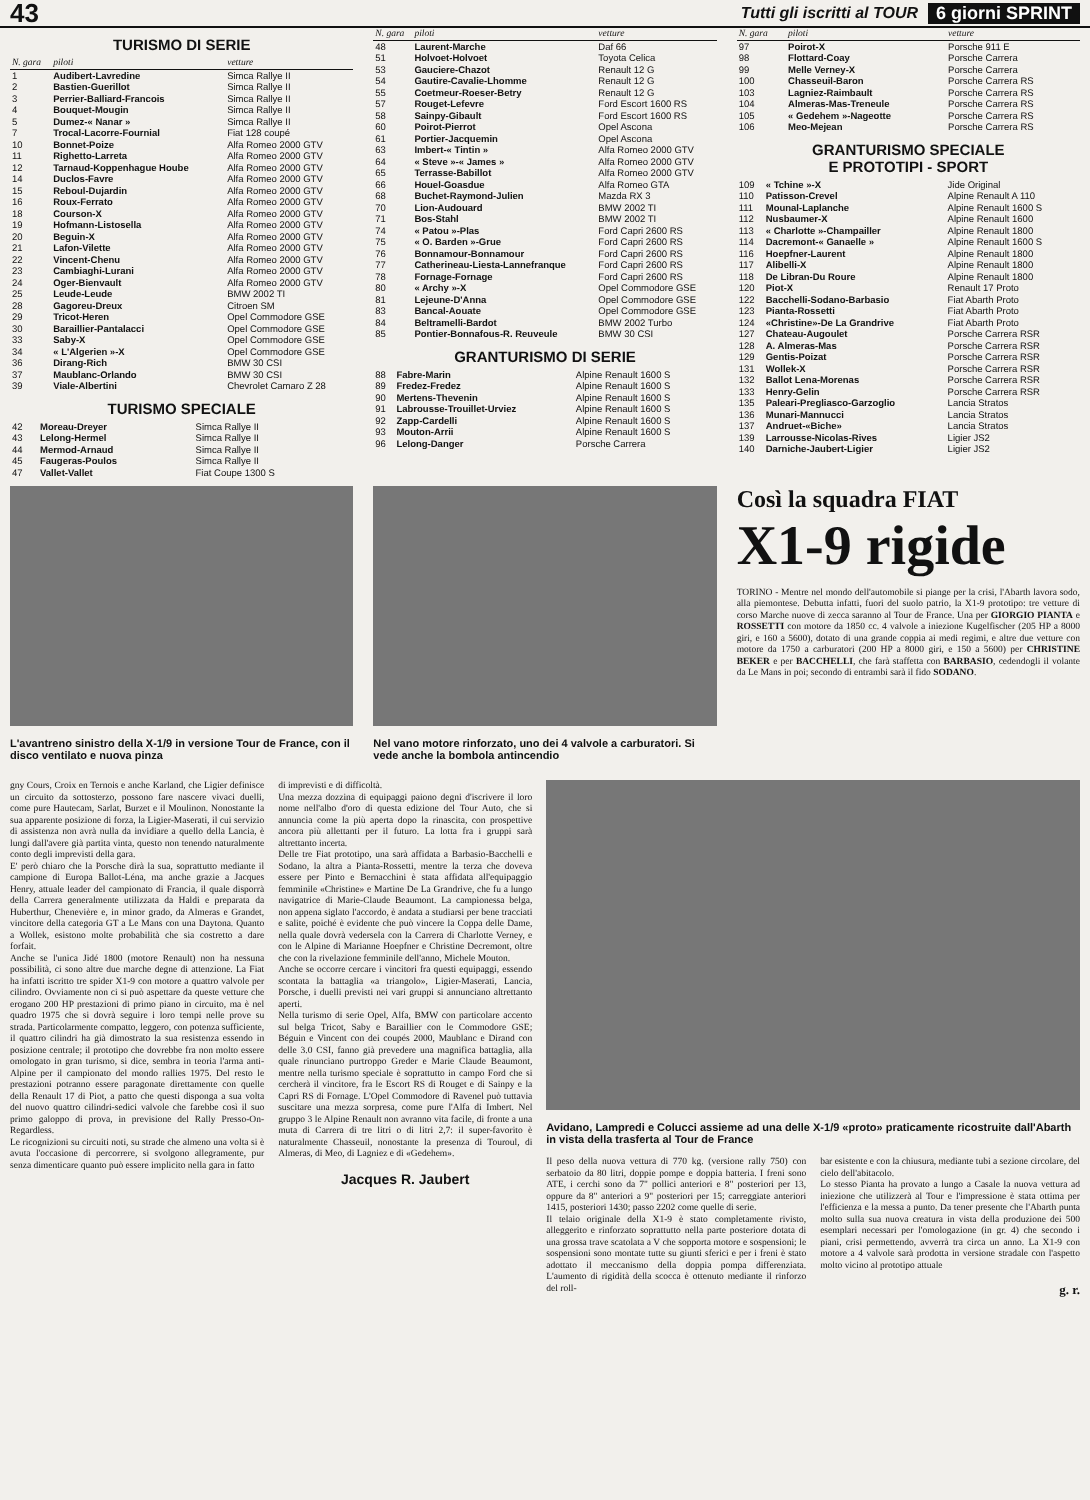43 Tutti gli iscritti al TOUR 6 giorni SPRINT
TURISMO DI SERIE
| N. gara | piloti | vetture |
| --- | --- | --- |
| 1 | Audibert-Lavredine | Simca Rallye II |
| 2 | Bastien-Guerillot | Simca Rallye II |
| 3 | Perrier-Balliard-Francois | Simca Rallye II |
| 4 | Bouquet-Mougin | Simca Rallye II |
| 5 | Dumez-« Nanar » | Simca Rallye II |
| 7 | Trocal-Lacorre-Fournial | Fiat 128 coupé |
| 10 | Bonnet-Poize | Alfa Romeo 2000 GTV |
| 11 | Righetto-Larreta | Alfa Romeo 2000 GTV |
| 12 | Tarnaud-Koppenhague Hoube | Alfa Romeo 2000 GTV |
| 14 | Duclos-Favre | Alfa Romeo 2000 GTV |
| 15 | Reboul-Dujardin | Alfa Romeo 2000 GTV |
| 16 | Roux-Ferrato | Alfa Romeo 2000 GTV |
| 18 | Courson-X | Alfa Romeo 2000 GTV |
| 19 | Hofmann-Listosella | Alfa Romeo 2000 GTV |
| 20 | Beguin-X | Alfa Romeo 2000 GTV |
| 21 | Lafon-Vilette | Alfa Romeo 2000 GTV |
| 22 | Vincent-Chenu | Alfa Romeo 2000 GTV |
| 23 | Cambiaghi-Lurani | Alfa Romeo 2000 GTV |
| 24 | Oger-Bienvault | Alfa Romeo 2000 GTV |
| 25 | Leude-Leude | BMW 2002 TI |
| 28 | Gagoreu-Dreux | Citroen SM |
| 29 | Tricot-Heren | Opel Commodore GSE |
| 30 | Baraillier-Pantalacci | Opel Commodore GSE |
| 33 | Saby-X | Opel Commodore GSE |
| 34 | « L'Algerien »-X | Opel Commodore GSE |
| 36 | Dirang-Rich | BMW 30 CSI |
| 37 | Maublanc-Orlando | BMW 30 CSI |
| 39 | Viale-Albertini | Chevrolet Camaro Z 28 |
TURISMO SPECIALE
| 42 | Moreau-Dreyer | Simca Rallye II |
| 43 | Lelong-Hermel | Simca Rallye II |
| 44 | Mermod-Arnaud | Simca Rallye II |
| 45 | Faugeras-Poulos | Simca Rallye II |
| 47 | Vallet-Vallet | Fiat Coupe 1300 S |
| N. gara | piloti | vetture |
| --- | --- | --- |
| 48 | Laurent-Marche | Daf 66 |
| 51 | Holvoet-Holvoet | Toyota Celica |
| 53 | Gauciere-Chazot | Renault 12 G |
| 54 | Gautire-Cavalie-Lhomme | Renault 12 G |
| 55 | Coetmeur-Roeser-Betry | Renault 12 G |
| 57 | Rouget-Lefevre | Ford Escort 1600 RS |
| 58 | Sainpy-Gibault | Ford Escort 1600 RS |
| 60 | Poirot-Pierrot | Opel Ascona |
| 61 | Portier-Jacquemin | Opel Ascona |
| 63 | Imbert-« Tintin » | Alfa Romeo 2000 GTV |
| 64 | « Steve »-« James » | Alfa Romeo 2000 GTV |
| 65 | Terrasse-Babillot | Alfa Romeo 2000 GTV |
| 66 | Houel-Goasdue | Alfa Romeo GTA |
| 68 | Buchet-Raymond-Julien | Mazda RX 3 |
| 70 | Lion-Audouard | BMW 2002 TI |
| 71 | Bos-Stahl | BMW 2002 TI |
| 74 | « Patou »-Plas | Ford Capri 2600 RS |
| 75 | « O. Barden »-Grue | Ford Capri 2600 RS |
| 76 | Bonnamour-Bonnamour | Ford Capri 2600 RS |
| 77 | Catherineau-Liesta-Lannefranque | Ford Capri 2600 RS |
| 78 | Fornage-Fornage | Ford Capri 2600 RS |
| 80 | « Archy »-X | Opel Commodore GSE |
| 81 | Lejeune-D'Anna | Opel Commodore GSE |
| 83 | Bancal-Aouate | Opel Commodore GSE |
| 84 | Beltramelli-Bardot | BMW 2002 Turbo |
| 85 | Pontier-Bonnafous-R. Reuveule | BMW 30 CSI |
GRANTURISMO DI SERIE
| 88 | Fabre-Marin | Alpine Renault 1600 S |
| 89 | Fredez-Fredez | Alpine Renault 1600 S |
| 90 | Mertens-Thevenin | Alpine Renault 1600 S |
| 91 | Labrousse-Trouillet-Urviez | Alpine Renault 1600 S |
| 92 | Zapp-Cardelli | Alpine Renault 1600 S |
| 93 | Mouton-Arrii | Alpine Renault 1600 S |
| 96 | Lelong-Danger | Porsche Carrera |
| N. gara | piloti | vetture |
| --- | --- | --- |
| 97 | Poirot-X | Porsche 911 E |
| 98 | Flottard-Coay | Porsche Carrera |
| 99 | Melle Verney-X | Porsche Carrera |
| 100 | Chasseuil-Baron | Porsche Carrera RS |
| 103 | Lagniez-Raimbault | Porsche Carrera RS |
| 104 | Almeras-Mas-Treneule | Porsche Carrera RS |
| 105 | « Gedehem »-Nageotte | Porsche Carrera RS |
| 106 | Meo-Mejean | Porsche Carrera RS |
GRANTURISMO SPECIALE
E PROTOTIPI - SPORT
| 109 | « Tchine »-X | Jide Original |
| 110 | Patisson-Crevel | Alpine Renault A 110 |
| 111 | Mounal-Laplanche | Alpine Renault 1600 S |
| 112 | Nusbaumer-X | Alpine Renault 1600 |
| 113 | « Charlotte »-Champailler | Alpine Renault 1800 |
| 114 | Dacremont-« Ganaelle » | Alpine Renault 1600 S |
| 116 | Hoepfner-Laurent | Alpine Renault 1800 |
| 117 | Alibelli-X | Alpine Renault 1800 |
| 118 | De Libran-Du Roure | Alpine Renault 1800 |
| 120 | Piot-X | Renault 17 Proto |
| 122 | Bacchelli-Sodano-Barbasio | Fiat Abarth Proto |
| 123 | Pianta-Rossetti | Fiat Abarth Proto |
| 124 | «Christine»-De La Grandrive | Fiat Abarth Proto |
| 127 | Chateau-Augoulet | Porsche Carrera RSR |
| 128 | A. Almeras-Mas | Porsche Carrera RSR |
| 129 | Gentis-Poizat | Porsche Carrera RSR |
| 131 | Wollek-X | Porsche Carrera RSR |
| 132 | Ballot Lena-Morenas | Porsche Carrera RSR |
| 133 | Henry-Gelin | Porsche Carrera RSR |
| 135 | Paleari-Pregliasco-Garzoglio | Lancia Stratos |
| 136 | Munari-Mannucci | Lancia Stratos |
| 137 | Andruet-«Biche» | Lancia Stratos |
| 139 | Larrousse-Nicolas-Rives | Ligier JS2 |
| 140 | Darniche-Jaubert-Ligier | Ligier JS2 |
L'avantreno sinistro della X-1/9 in versione Tour de France, con il disco ventilato e nuova pinza
Nel vano motore rinforzato, uno dei 4 valvole a carburatori. Si vede anche la bombola antincendio
Così la squadra FIAT
X1-9 rigide
TORINO - Mentre nel mondo dell'automobile si piange per la crisi, l'Abarth lavora sodo, alla piemontese. Debutta infatti, fuori del suolo patrio, la X1-9 prototipo: tre vetture di corso Marche nuove di zecca saranno al Tour de France. Una per GIORGIO PIANTA e ROSSETTI con motore da 1850 cc. 4 valvole a iniezione Kugelfischer (205 HP a 8000 giri, e 160 a 5600), dotato di una grande coppia ai medi regimi, e altre due vetture con motore da 1750 a carburatori (200 HP a 8000 giri, e 150 a 5600) per CHRISTINE BEKER e per BACCHELLI, che farà staffetta con BARBASIO, cedendogli il volante da Le Mans in poi; secondo di entrambi sarà il fido SODANO.
gny Cours, Croix en Ternois e anche Karland, che Ligier definisce un circuito da sottosterzo, possono fare nascere vivaci duelli, come pure Hautecam, Sarlat, Burzet e il Moulinon. Nonostante la sua apparente posizione di forza, la Ligier-Maserati, il cui servizio di assistenza non avrà nulla da invidiare a quello della Lancia, è lungi dall'avere già partita vinta, questo non tenendo naturalmente conto degli imprevisti della gara.
E' però chiaro che la Porsche dirà la sua, soprattutto mediante il campione di Europa Ballot-Léna, ma anche grazie a Jacques Henry, attuale leader del campionato di Francia, il quale disporrà della Carrera generalmente utilizzata da Haldi e preparata da Huberthur, Chenevière e, in minor grado, da Almeras e Grandet, vincitore della categoria GT a Le Mans con una Daytona. Quanto a Wollek, esistono molte probabilità che sia costretto a dare forfait.
Anche se l'unica Jidé 1800 (motore Renault) non ha nessuna possibilità, ci sono altre due marche degne di attenzione. La Fiat ha infatti iscritto tre spider X1-9 con motore a quattro valvole per cilindro. Ovviamente non ci si può aspettare da queste vetture che erogano 200 HP prestazioni di primo piano in circuito, ma è nel quadro 1975 che si dovrà seguire i loro tempi nelle prove su strada. Particolarmente compatto, leggero, con potenza sufficiente, il quattro cilindri ha già dimostrato la sua resistenza essendo in posizione centrale; il prototipo che dovrebbe fra non molto essere omologato in gran turismo, si dice, sembra in teoria l'arma anti-Alpine per il campionato del mondo rallies 1975. Del resto le prestazioni potranno essere paragonate direttamente con quelle della Renault 17 di Piot, a patto che questi disponga a sua volta del nuovo quattro cilindri-sedici valvole che farebbe così il suo primo galoppo di prova, in previsione del Rally Presso-On-Regardless.
Le ricognizioni su circuiti noti, su strade che almeno una volta si è avuta l'occasione di percorrere, si svolgono allegramente, pur senza dimenticare quanto può essere implicito nella gara in fatto
di imprevisti e di difficoltà.
Una mezza dozzina di equipaggi paiono degni d'iscrivere il loro nome nell'albo d'oro di questa edizione del Tour Auto, che si annuncia come la più aperta dopo la rinascita, con prospettive ancora più allettanti per il futuro. La lotta fra i gruppi sarà altrettanto incerta.
Delle tre Fiat prototipo, una sarà affidata a Barbasio-Bacchelli e Sodano, la altra a Pianta-Rossetti, mentre la terza che doveva essere per Pinto e Bernacchini è stata affidata all'equipaggio femminile «Christine» e Martine De La Grandrive, che fu a lungo navigatrice di Marie-Claude Beaumont. La campionessa belga, non appena siglato l'accordo, è andata a studiarsi per bene tracciati e salite, poiché è evidente che può vincere la Coppa delle Dame, nella quale dovrà vedersela con la Carrera di Charlotte Verney, e con le Alpine di Marianne Hoepfner e Christine Decremont, oltre che con la rivelazione femminile dell'anno, Michele Mouton.
Anche se occorre cercare i vincitori fra questi equipaggi, essendo scontata la battaglia «a triangolo», Ligier-Maserati, Lancia, Porsche, i duelli previsti nei vari gruppi si annunciano altrettanto aperti.
Nella turismo di serie Opel, Alfa, BMW con particolare accento sul belga Tricot, Saby e Baraillier con le Commodore GSE; Béguin e Vincent con dei coupés 2000, Maublanc e Dirand con delle 3.0 CSI, fanno già prevedere una magnifica battaglia, alla quale rinunciano purtroppo Greder e Marie Claude Beaumont, mentre nella turismo speciale è soprattutto in campo Ford che si cercherà il vincitore, fra le Escort RS di Rouget e di Sainpy e la Capri RS di Fornage. L'Opel Commodore di Ravenel può tuttavia suscitare una mezza sorpresa, come pure l'Alfa di Imbert. Nel gruppo 3 le Alpine Renault non avranno vita facile, di fronte a una muta di Carrera di tre litri o di litri 2,7: il super-favorito è naturalmente Chasseuil, nonostante la presenza di Touroul, di Almeras, di Meo, di Lagniez e di «Gedehem».
Jacques R. Jaubert
Avidano, Lampredi e Colucci assieme ad una delle X-1/9 «proto» praticamente ricostruite dall'Abarth in vista della trasferta al Tour de France
Il peso della nuova vettura di 770 kg. (versione rally 750) con serbatoio da 80 litri, doppie pompe e doppia batteria. I freni sono ATE, i cerchi sono da 7" pollici anteriori e 8" posteriori per 13, oppure da 8" anteriori a 9" posteriori per 15; carreggiate anteriori 1415, posteriori 1430; passo 2202 come quelle di serie.
Il telaio originale della X1-9 è stato completamente rivisto, alleggerito e rinforzato soprattutto nella parte posteriore dotata di una grossa trave scatolata a V che sopporta motore e sospensioni; le sospensioni sono montate tutte su giunti sferici e per i freni è stato adottato il meccanismo della doppia pompa differenziata. L'aumento di rigidità della scocca è ottenuto mediante il rinforzo del roll-
bar esistente e con la chiusura, mediante tubi a sezione circolare, del cielo dell'abitacolo.
Lo stesso Pianta ha provato a lungo a Casale la nuova vettura ad iniezione che utilizzerà al Tour e l'impressione è stata ottima per l'efficienza e la messa a punto. Da tener presente che l'Abarth punta molto sulla sua nuova creatura in vista della produzione dei 500 esemplari necessari per l'omologazione (in gr. 4) che secondo i piani, crisi permettendo, avverrà tra circa un anno. La X1-9 con motore a 4 valvole sarà prodotta in versione stradale con l'aspetto molto vicino al prototipo attuale
g. r.